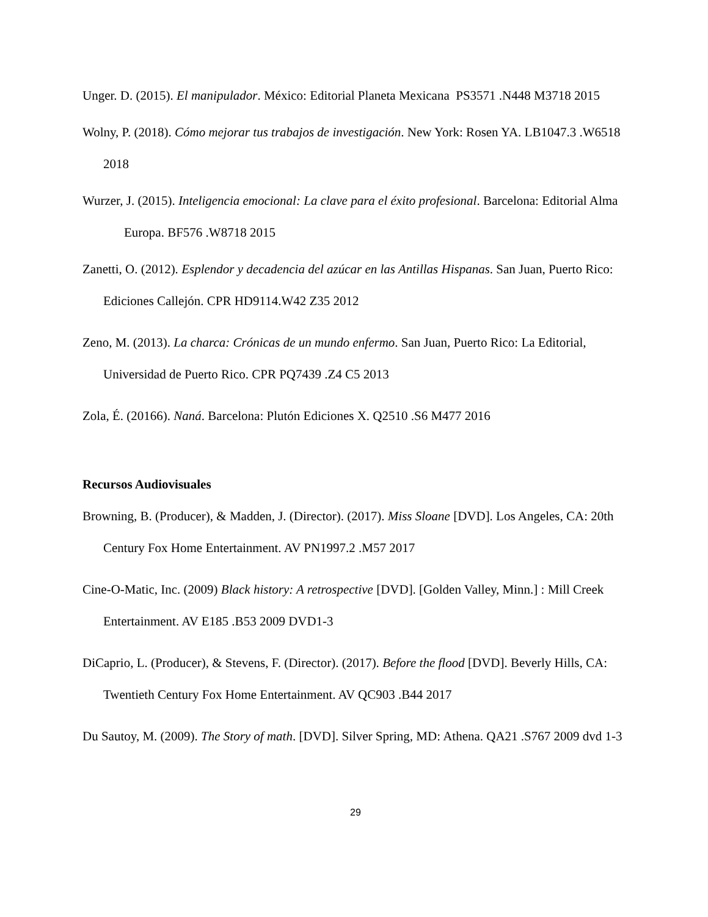Unger. D. (2015). El manipulador. México: Editorial Planeta Mexicana PS3571 .N448 M3718 2015
Wolny, P. (2018). Cómo mejorar tus trabajos de investigación. New York: Rosen YA. LB1047.3 .W6518 2018
Wurzer, J. (2015). Inteligencia emocional: La clave para el éxito profesional. Barcelona: Editorial Alma Europa. BF576 .W8718 2015
Zanetti, O. (2012). Esplendor y decadencia del azúcar en las Antillas Hispanas. San Juan, Puerto Rico: Ediciones Callejón. CPR HD9114.W42 Z35 2012
Zeno, M. (2013). La charca: Crónicas de un mundo enfermo. San Juan, Puerto Rico: La Editorial, Universidad de Puerto Rico. CPR PQ7439 .Z4 C5 2013
Zola, É. (20166). Naná. Barcelona: Plutón Ediciones X. Q2510 .S6 M477 2016
Recursos Audiovisuales
Browning, B. (Producer), & Madden, J. (Director). (2017). Miss Sloane [DVD]. Los Angeles, CA: 20th Century Fox Home Entertainment. AV PN1997.2 .M57 2017
Cine-O-Matic, Inc. (2009) Black history: A retrospective [DVD]. [Golden Valley, Minn.] : Mill Creek Entertainment. AV E185 .B53 2009 DVD1-3
DiCaprio, L. (Producer), & Stevens, F. (Director). (2017). Before the flood [DVD]. Beverly Hills, CA: Twentieth Century Fox Home Entertainment. AV QC903 .B44 2017
Du Sautoy, M. (2009). The Story of math. [DVD]. Silver Spring, MD: Athena. QA21 .S767 2009 dvd 1-3
29